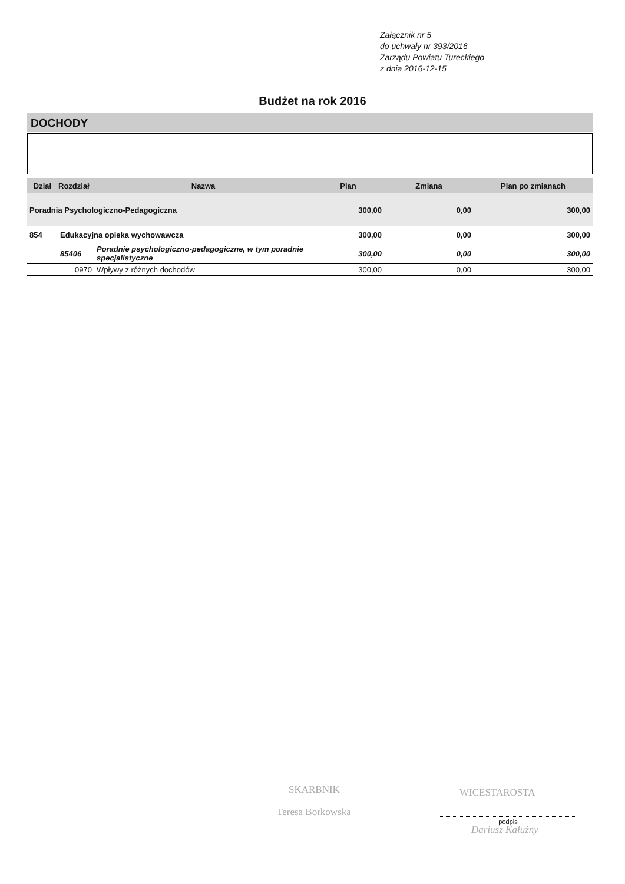Załącznik nr 5
do uchwały nr 393/2016
Zarządu Powiatu Tureckiego
z dnia 2016-12-15
Budżet na rok 2016
DOCHODY
| Dział | Rozdział | Nazwa | Plan | Zmiana | Plan po zmianach |
| --- | --- | --- | --- | --- | --- |
| Poradnia Psychologiczno-Pedagogiczna | | | 300,00 | 0,00 | 300,00 |
| 854 | Edukacyjna opieka wychowawcza | | 300,00 | 0,00 | 300,00 |
| | 85406 | Poradnie psychologiczno-pedagogiczne, w tym poradnie specjalistyczne | 300,00 | 0,00 | 300,00 |
| | 0970 | Wpływy z różnych dochodów | 300,00 | 0,00 | 300,00 |
SKARBNIK
Teresa Borkowska
WICESTAROSTA
podpis
Dariusz Kałużny